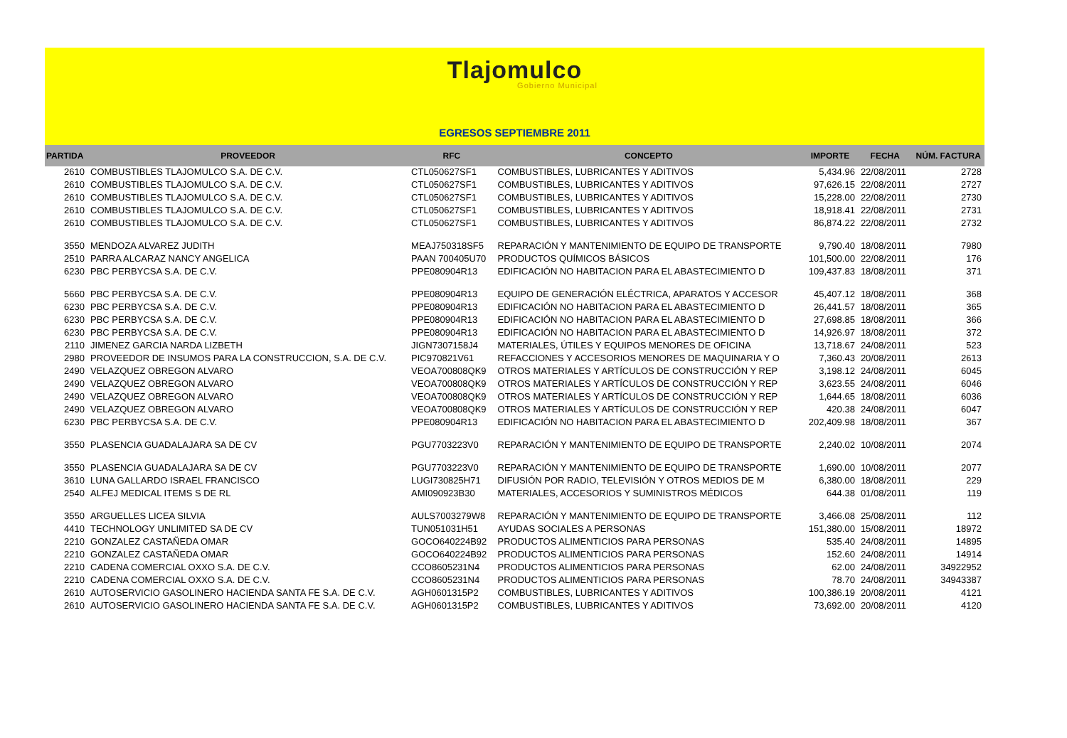Tlajomulco
Gobierno Municipal
EGRESOS SEPTIEMBRE 2011
| PARTIDA | PROVEEDOR | RFC | CONCEPTO | IMPORTE | FECHA | NÚM. FACTURA |
| --- | --- | --- | --- | --- | --- | --- |
| 2610 | COMBUSTIBLES TLAJOMULCO S.A. DE C.V. | CTL050627SF1 | COMBUSTIBLES, LUBRICANTES Y ADITIVOS | 5,434.96 | 22/08/2011 | 2728 |
| 2610 | COMBUSTIBLES TLAJOMULCO S.A. DE C.V. | CTL050627SF1 | COMBUSTIBLES, LUBRICANTES Y ADITIVOS | 97,626.15 | 22/08/2011 | 2727 |
| 2610 | COMBUSTIBLES TLAJOMULCO S.A. DE C.V. | CTL050627SF1 | COMBUSTIBLES, LUBRICANTES Y ADITIVOS | 15,228.00 | 22/08/2011 | 2730 |
| 2610 | COMBUSTIBLES TLAJOMULCO S.A. DE C.V. | CTL050627SF1 | COMBUSTIBLES, LUBRICANTES Y ADITIVOS | 18,918.41 | 22/08/2011 | 2731 |
| 2610 | COMBUSTIBLES TLAJOMULCO S.A. DE C.V. | CTL050627SF1 | COMBUSTIBLES, LUBRICANTES Y ADITIVOS | 86,874.22 | 22/08/2011 | 2732 |
| 3550 | MENDOZA ALVAREZ JUDITH | MEAJ750318SF5 | REPARACIÓN Y MANTENIMIENTO DE EQUIPO DE TRANSPORTE | 9,790.40 | 18/08/2011 | 7980 |
| 2510 | PARRA ALCARAZ NANCY ANGELICA | PAAN 700405U70 | PRODUCTOS QUÍMICOS BÁSICOS | 101,500.00 | 22/08/2011 | 176 |
| 6230 | PBC PERBYCSA S.A. DE C.V. | PPE080904R13 | EDIFICACIÓN NO HABITACION PARA EL ABASTECIMIENTO D | 109,437.83 | 18/08/2011 | 371 |
| 5660 | PBC PERBYCSA S.A. DE C.V. | PPE080904R13 | EQUIPO DE GENERACIÓN ELÉCTRICA, APARATOS Y ACCESOR | 45,407.12 | 18/08/2011 | 368 |
| 6230 | PBC PERBYCSA S.A. DE C.V. | PPE080904R13 | EDIFICACIÓN NO HABITACION PARA EL ABASTECIMIENTO D | 26,441.57 | 18/08/2011 | 365 |
| 6230 | PBC PERBYCSA S.A. DE C.V. | PPE080904R13 | EDIFICACIÓN NO HABITACION PARA EL ABASTECIMIENTO D | 27,698.85 | 18/08/2011 | 366 |
| 6230 | PBC PERBYCSA S.A. DE C.V. | PPE080904R13 | EDIFICACIÓN NO HABITACION PARA EL ABASTECIMIENTO D | 14,926.97 | 18/08/2011 | 372 |
| 2110 | JIMENEZ GARCIA NARDA LIZBETH | JIGN7307158J4 | MATERIALES, ÚTILES Y EQUIPOS MENORES DE OFICINA | 13,718.67 | 24/08/2011 | 523 |
| 2980 | PROVEEDOR DE INSUMOS PARA LA CONSTRUCCION, S.A. DE C.V. | PIC970821V61 | REFACCIONES Y ACCESORIOS MENORES DE MAQUINARIA Y O | 7,360.43 | 20/08/2011 | 2613 |
| 2490 | VELAZQUEZ OBREGON ALVARO | VEOA700808QK9 | OTROS MATERIALES Y ARTÍCULOS DE CONSTRUCCIÓN Y REP | 3,198.12 | 24/08/2011 | 6045 |
| 2490 | VELAZQUEZ OBREGON ALVARO | VEOA700808QK9 | OTROS MATERIALES Y ARTÍCULOS DE CONSTRUCCIÓN Y REP | 3,623.55 | 24/08/2011 | 6046 |
| 2490 | VELAZQUEZ OBREGON ALVARO | VEOA700808QK9 | OTROS MATERIALES Y ARTÍCULOS DE CONSTRUCCIÓN Y REP | 1,644.65 | 18/08/2011 | 6036 |
| 2490 | VELAZQUEZ OBREGON ALVARO | VEOA700808QK9 | OTROS MATERIALES Y ARTÍCULOS DE CONSTRUCCIÓN Y REP | 420.38 | 24/08/2011 | 6047 |
| 6230 | PBC PERBYCSA S.A. DE C.V. | PPE080904R13 | EDIFICACIÓN NO HABITACION PARA EL ABASTECIMIENTO D | 202,409.98 | 18/08/2011 | 367 |
| 3550 | PLASENCIA GUADALAJARA SA DE CV | PGU7703223V0 | REPARACIÓN Y MANTENIMIENTO DE EQUIPO DE TRANSPORTE | 2,240.02 | 10/08/2011 | 2074 |
| 3550 | PLASENCIA GUADALAJARA SA DE CV | PGU7703223V0 | REPARACIÓN Y MANTENIMIENTO DE EQUIPO DE TRANSPORTE | 1,690.00 | 10/08/2011 | 2077 |
| 3610 | LUNA GALLARDO ISRAEL FRANCISCO | LUGI730825H71 | DIFUSIÓN POR RADIO, TELEVISIÓN Y OTROS MEDIOS DE M | 6,380.00 | 18/08/2011 | 229 |
| 2540 | ALFEJ MEDICAL ITEMS S DE RL | AMI090923B30 | MATERIALES, ACCESORIOS Y SUMINISTROS MÉDICOS | 644.38 | 01/08/2011 | 119 |
| 3550 | ARGUELLES LICEA SILVIA | AULS7003279W8 | REPARACIÓN Y MANTENIMIENTO DE EQUIPO DE TRANSPORTE | 3,466.08 | 25/08/2011 | 112 |
| 4410 | TECHNOLOGY UNLIMITED SA DE CV | TUN051031H51 | AYUDAS SOCIALES A PERSONAS | 151,380.00 | 15/08/2011 | 18972 |
| 2210 | GONZALEZ CASTAÑEDA OMAR | GOCO640224B92 | PRODUCTOS ALIMENTICIOS PARA PERSONAS | 535.40 | 24/08/2011 | 14895 |
| 2210 | GONZALEZ CASTAÑEDA OMAR | GOCO640224B92 | PRODUCTOS ALIMENTICIOS PARA PERSONAS | 152.60 | 24/08/2011 | 14914 |
| 2210 | CADENA COMERCIAL OXXO S.A. DE C.V. | CCO8605231N4 | PRODUCTOS ALIMENTICIOS PARA PERSONAS | 62.00 | 24/08/2011 | 34922952 |
| 2210 | CADENA COMERCIAL OXXO S.A. DE C.V. | CCO8605231N4 | PRODUCTOS ALIMENTICIOS PARA PERSONAS | 78.70 | 24/08/2011 | 34943387 |
| 2610 | AUTOSERVICIO GASOLINERO HACIENDA SANTA FE S.A. DE C.V. | AGH0601315P2 | COMBUSTIBLES, LUBRICANTES Y ADITIVOS | 100,386.19 | 20/08/2011 | 4121 |
| 2610 | AUTOSERVICIO GASOLINERO HACIENDA SANTA FE S.A. DE C.V. | AGH0601315P2 | COMBUSTIBLES, LUBRICANTES Y ADITIVOS | 73,692.00 | 20/08/2011 | 4120 |